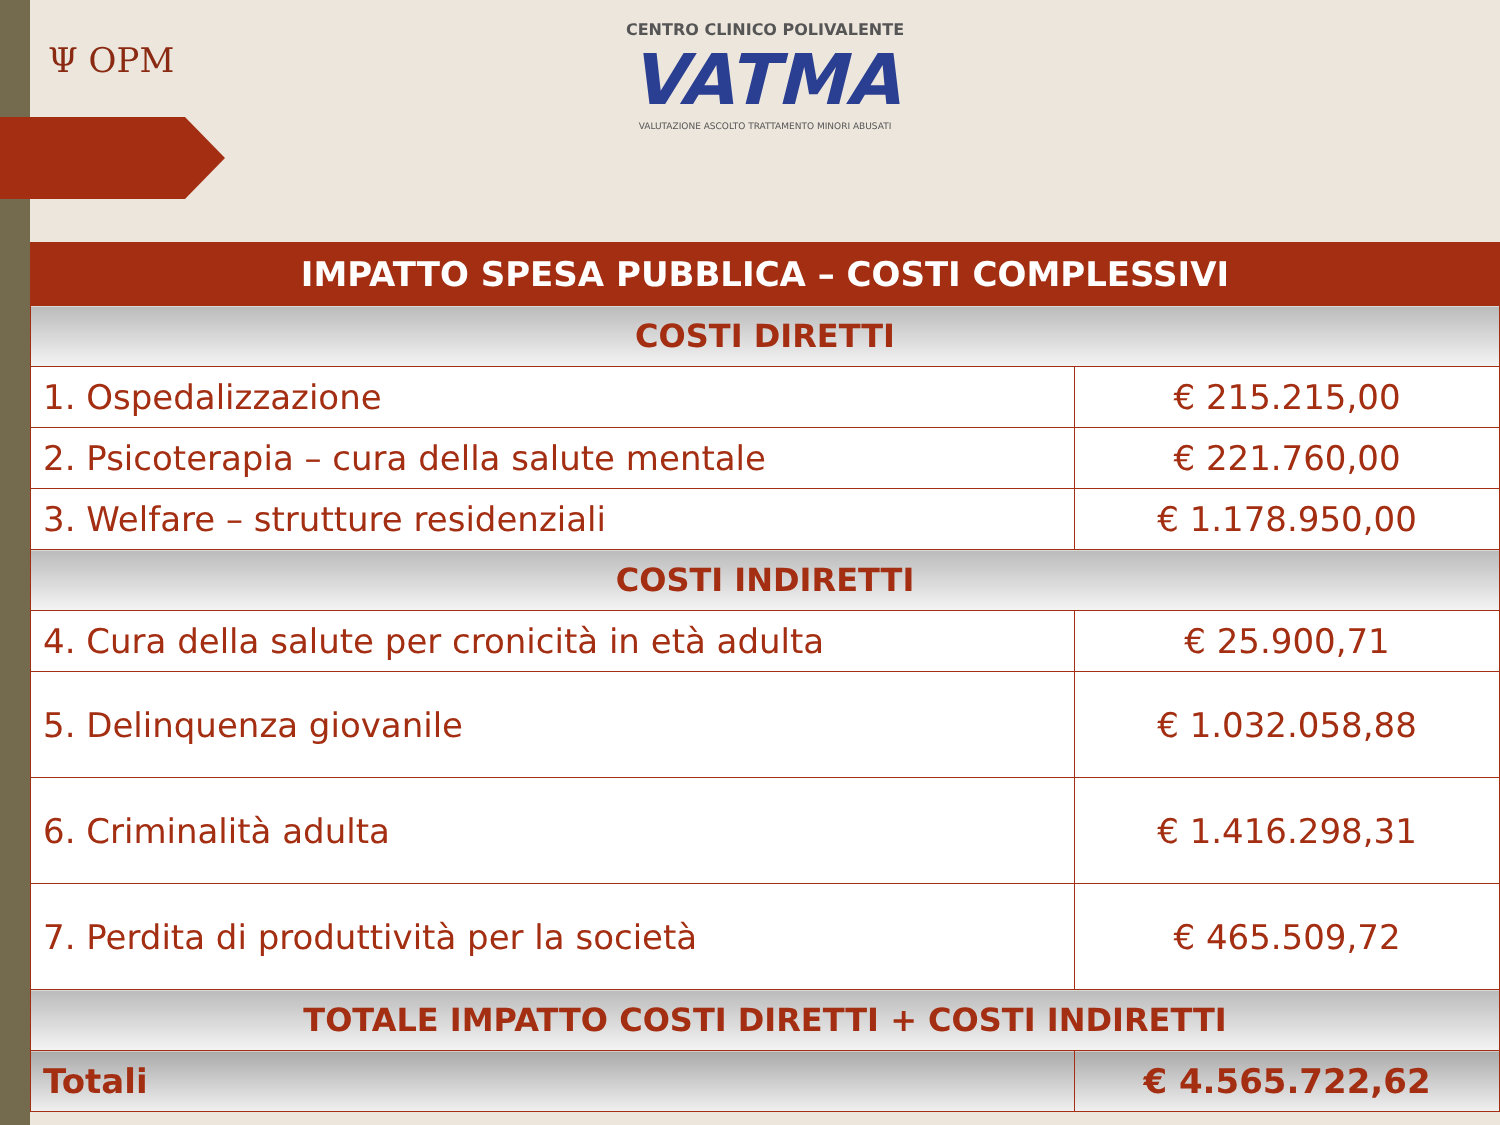Ψ OPM
CENTRO CLINICO POLIVALENTE
VATMA
VALUTAZIONE ASCOLTO TRATTAMENTO MINORI ABUSATI
| IMPATTO SPESA PUBBLICA – COSTI COMPLESSIVI | |
| --- | --- |
| COSTI DIRETTI | |
| 1. Ospedalizzazione | € 215.215,00 |
| 2. Psicoterapia – cura della salute mentale | € 221.760,00 |
| 3. Welfare – strutture residenziali | € 1.178.950,00 |
| COSTI INDIRETTI | |
| 4. Cura della salute per cronicità in età adulta | € 25.900,71 |
| 5. Delinquenza giovanile | € 1.032.058,88 |
| 6. Criminalità adulta | € 1.416.298,31 |
| 7. Perdita di produttività per la società | € 465.509,72 |
| TOTALE IMPATTO COSTI DIRETTI + COSTI INDIRETTI | |
| Totali | € 4.565.722,62 |